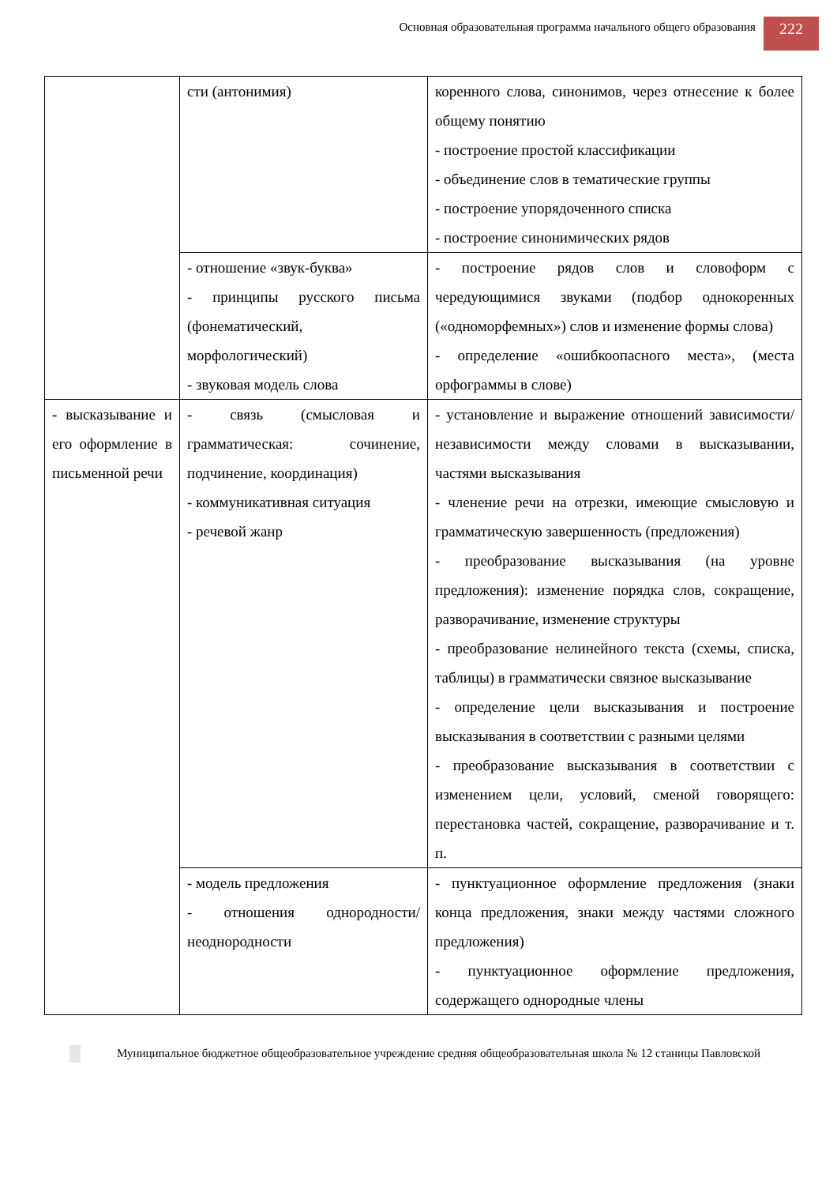Основная образовательная программа начального общего образования
222
| | сти (антонимия) | коренного слова, синонимов, через отнесение к более общему понятию - построение простой классификации - объединение слов в тематические группы - построение упорядоченного списка - построение синонимических рядов |
| | - отношение «звук-буква» - принципы русского письма (фонематический, морфологический) - звуковая модель слова | - построение рядов слов и словоформ с чередующимися звуками (подбор однокоренных («одноморфемных») слов и изменение формы слова) - определение «ошибкоопасного места», (места орфограммы в слове) |
| - высказывание и его оформление в письменной речи | - связь (смысловая и грамматическая: сочинение, подчинение, координация) - коммуникативная ситуация - речевой жанр | - установление и выражение отношений зависимости/ независимости между словами в высказывании, частями высказывания - членение речи на отрезки, имеющие смысловую и грамматическую завершенность (предложения) - преобразование высказывания (на уровне предложения): изменение порядка слов, сокращение, разворачивание, изменение структуры - преобразование нелинейного текста (схемы, списка, таблицы) в грамматически связное высказывание - определение цели высказывания и построение высказывания в соответствии с разными целями - преобразование высказывания в соответствии с изменением цели, условий, сменой говорящего: перестановка частей, сокращение, разворачивание и т. п. |
| | - модель предложения - отношения однородности/ неоднородности | - пунктуационное оформление предложения (знаки конца предложения, знаки между частями сложного предложения) - пунктуационное оформление предложения, содержащего однородные члены |
Муниципальное бюджетное общеобразовательное учреждение средняя общеобразовательная школа № 12 станицы Павловской